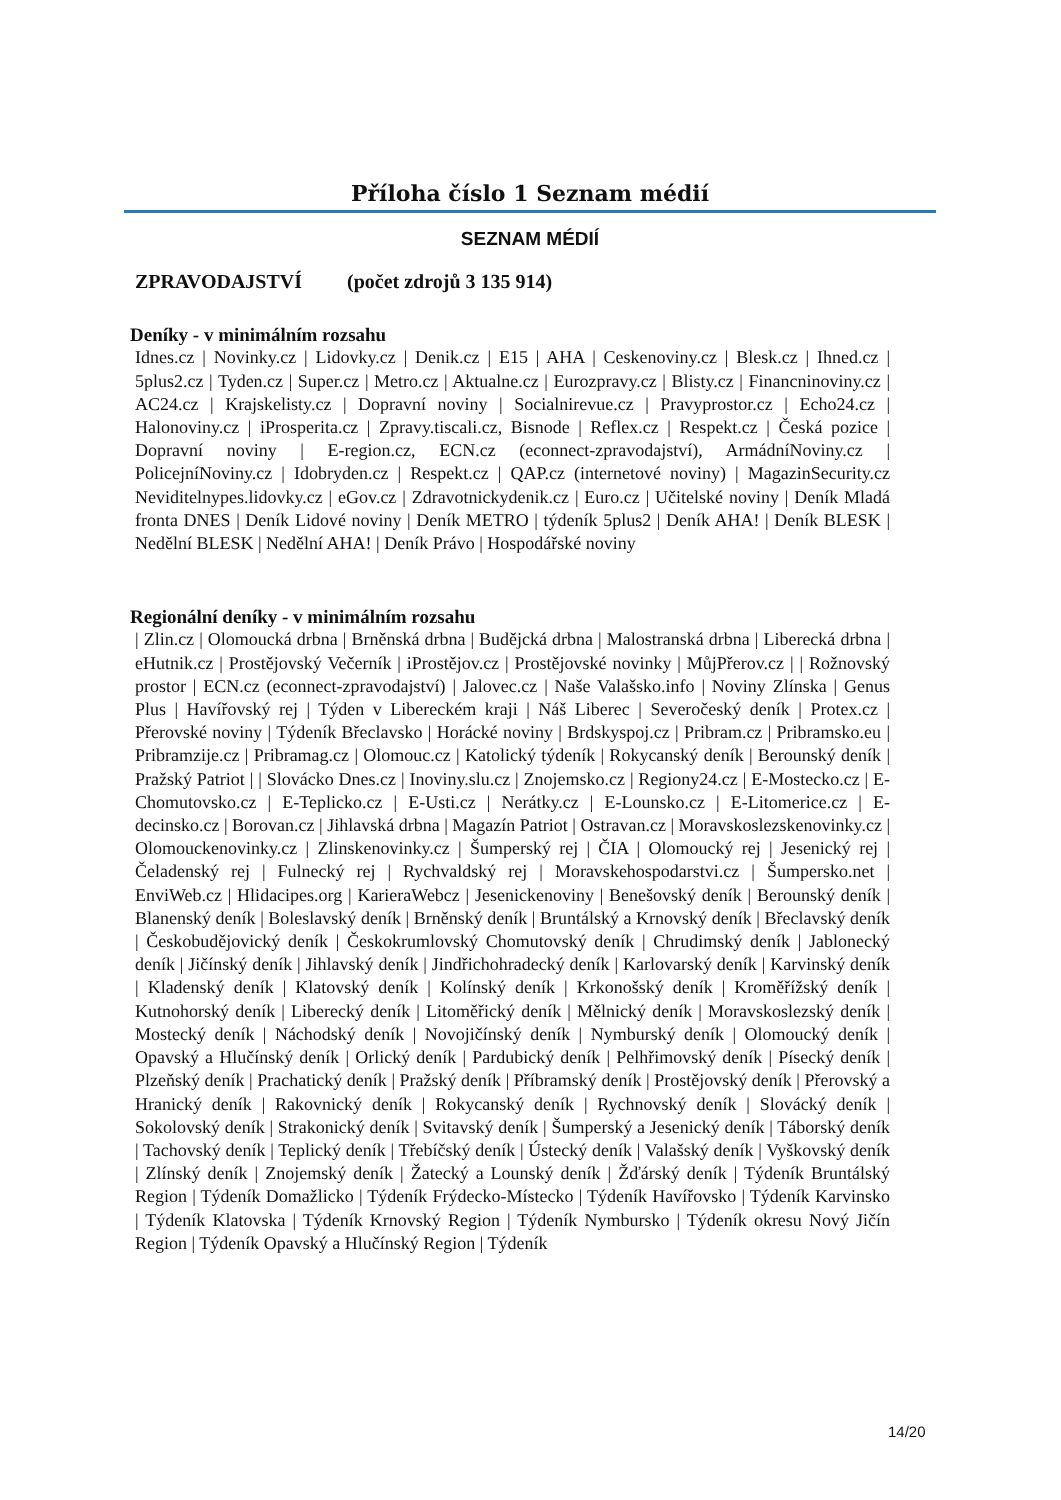Příloha číslo 1 Seznam médií
SEZNAM MÉDIÍ
ZPRAVODAJSTVÍ (počet zdrojů 3 135 914)
Deníky - v minimálním rozsahu
Idnes.cz | Novinky.cz | Lidovky.cz | Denik.cz | E15 | AHA | Ceskenoviny.cz | Blesk.cz | Ihned.cz | 5plus2.cz | Tyden.cz | Super.cz | Metro.cz | Aktualne.cz | Eurozpravy.cz | Blisty.cz | Financninoviny.cz | AC24.cz | Krajskelisty.cz | Dopravní noviny | Socialnirevue.cz | Pravyprostor.cz | Echo24.cz | Halonoviny.cz | iProsperita.cz | Zpravy.tiscali.cz, Bisnode | Reflex.cz | Respekt.cz | Česká pozice | Dopravní noviny | E-region.cz, ECN.cz (econnect-zpravodajství), ArmádníNoviny.cz | PolicejníNoviny.cz | Idobryden.cz | Respekt.cz | QAP.cz (internetové noviny) | MagazinSecurity.cz Neviditelnypes.lidovky.cz | eGov.cz | Zdravotnickydenik.cz | Euro.cz | Učitelské noviny | Deník Mladá fronta DNES | Deník Lidové noviny | Deník METRO | týdeník 5plus2 | Deník AHA! | Deník BLESK | Nedělní BLESK | Nedělní AHA! | Deník Právo | Hospodářské noviny
Regionální deníky - v minimálním rozsahu
| Zlin.cz | Olomoucká drbna | Brněnská drbna | Budějcká drbna | Malostranská drbna | Liberecká drbna | eHutnik.cz | Prostějovský Večerník | iProstějov.cz | Prostějovské novinky | MůjPřerov.cz | | Rožnovský prostor | ECN.cz (econnect-zpravodajství) | Jalovec.cz | Naše Valašsko.info | Noviny Zlínska | Genus Plus | Havířovský rej | Týden v Libereckém kraji | Náš Liberec | Severočeský deník | Protex.cz | Přerovské noviny | Týdeník Břeclavsko | Horácké noviny | Brdskyspoj.cz | Pribram.cz | Pribramsko.eu | Pribramzije.cz | Pribramag.cz | Olomouc.cz | Katolický týdeník | Rokycanský deník | Berounský deník | Pražský Patriot | | Slovácko Dnes.cz | Inoviny.slu.cz | Znojemsko.cz | Regiony24.cz | E-Mostecko.cz | E-Chomutovsko.cz | E-Teplicko.cz | E-Usti.cz | Nerátky.cz | E-Lounsko.cz | E-Litomerice.cz | E-decinsko.cz | Borovan.cz | Jihlavská drbna | Magazín Patriot | Ostravan.cz | Moravskoslezskenovinky.cz | Olomouckenovinky.cz | Zlinskenovinky.cz | Šumperský rej | ČIA | Olomoucký rej | Jesenický rej | Čeladenský rej | Fulnecký rej | Rychvaldský rej | Moravskehospodarstvi.cz | Šumpersko.net | EnviWeb.cz | Hlidacipes.org | KarieraWebcz | Jesenickenoviny | Benešovský deník | Berounský deník | Blanenský deník | Boleslavský deník | Brněnský deník | Bruntálský a Krnovský deník | Břeclavský deník | Českobudějovický deník | Českokrumlovský Chomutovský deník | Chrudimský deník | Jablonecký deník | Jičínský deník | Jihlavský deník | Jindřichohradecký deník | Karlovarský deník | Karvinský deník | Kladenský deník | Klatovský deník | Kolínský deník | Krkonošský deník | Kroměřížský deník | Kutnohorský deník | Liberecký deník | Litoměřický deník | Mělnický deník | Moravskoslezský deník | Mostecký deník | Náchodský deník | Novojičínský deník | Nymburský deník | Olomoucký deník | Opavský a Hlučínský deník | Orlický deník | Pardubický deník | Pelhřimovský deník | Písecký deník | Plzeňský deník | Prachatický deník | Pražský deník | Příbramský deník | Prostějovský deník | Přerovský a Hranický deník | Rakovnický deník | Rokycanský deník | Rychnovský deník | Slovácký deník | Sokolovský deník | Strakonický deník | Svitavský deník | Šumperský a Jesenický deník | Táborský deník | Tachovský deník | Teplický deník | Třebíčský deník | Ústecký deník | Valašský deník | Vyškovský deník | Zlínský deník | Znojemský deník | Žatecký a Lounský deník | Žďárský deník | Týdeník Bruntálský Region | Týdeník Domažlicko | Týdeník Frýdecko-Místecko | Týdeník Havířovsko | Týdeník Karvinsko | Týdeník Klatovska | Týdeník Krnovský Region | Týdeník Nymbursko | Týdeník okresu Nový Jičín Region | Týdeník Opavský a Hlučínský Region | Týdeník
14/20